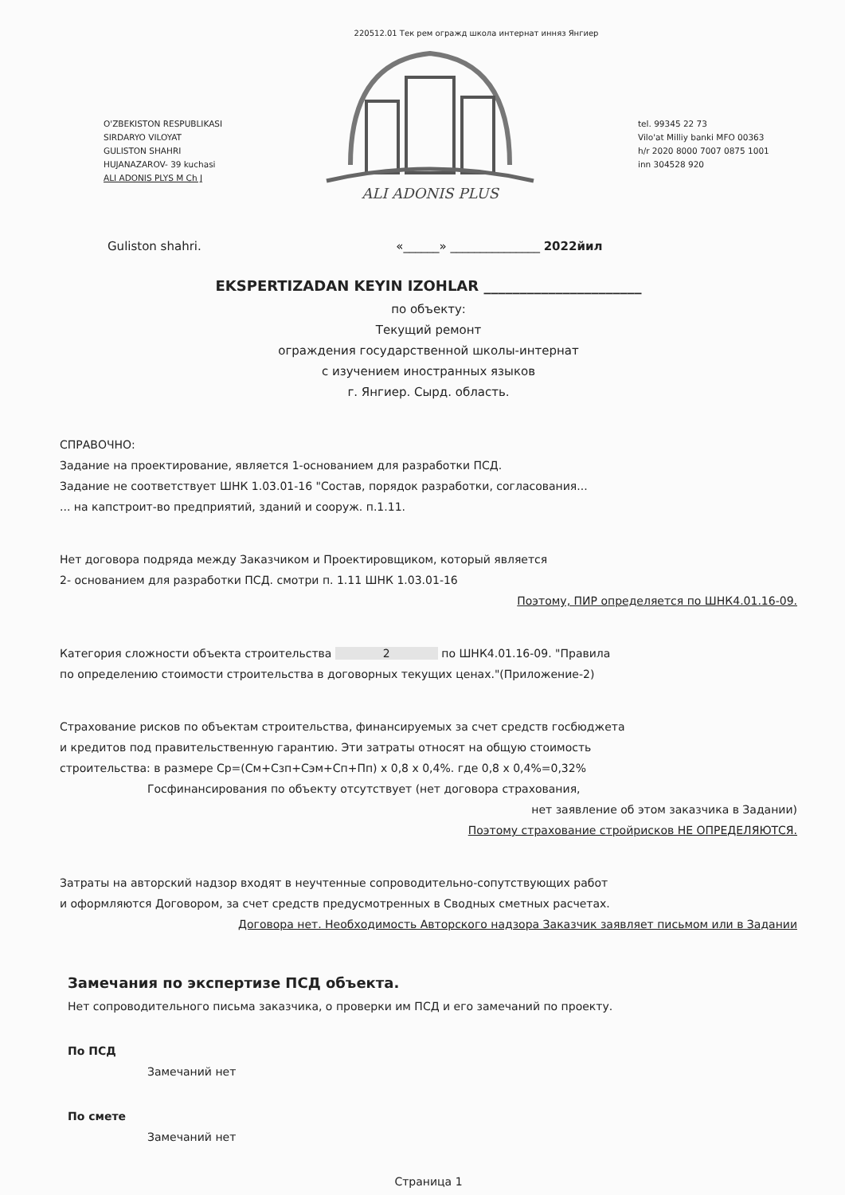220512.01 Тек рем огражд школа интернат инняз Янгиер
O'ZBEKISTON RESPUBLIKASI
SIRDARYO VILOYAT
GULISTON SHAHRI
HUJANAZAROV- 39 kuchasi
ALI ADONIS PLYS M Ch J
ALI ADONIS PLUS
tel. 99345 22 73
Vilo'at Milliy banki MFO 00363
h/r 2020 8000 7007 0875 1001
inn 304528 920
Guliston shahri. «______» _______________ 2022йил
EKSPERTIZADAN KEYIN IZOHLAR ______________________
по объекту:
Текущий ремонт
ограждения государственной школы-интернат
с изучением иностранных языков
г. Янгиер. Сырд. область.
СПРАВОЧНО:
Задание на проектирование, является 1-основанием для разработки ПСД.
Задание не соответствует ШНК 1.03.01-16 "Состав, порядок разработки, согласования...
... на капстроит-во предприятий, зданий и сооруж. п.1.11.
Нет договора подряда между Заказчиком и Проектировщиком, который является
2- основанием для разработки ПСД. смотри п. 1.11 ШНК 1.03.01-16
Поэтому, ПИР определяется по ШНК4.01.16-09.
Категория сложности объекта строительства 2 по ШНК4.01.16-09. "Правила
по определению стоимости строительства в договорных текущих ценах."(Приложение-2)
Страхование рисков по объектам строительства, финансируемых за счет средств госбюджета
и кредитов под правительственную гарантию. Эти затраты относят на общую стоимость
строительства: в размере Ср=(См+Сзп+Сэм+Сп+Пп) х 0,8 х 0,4%. где 0,8 х 0,4%=0,32%
Госфинансирования по объекту отсутствует (нет договора страхования,
нет заявление об этом заказчика в Задании)
Поэтому страхование стройрисков НЕ ОПРЕДЕЛЯЮТСЯ.
Затраты на авторский надзор входят в неучтенные сопроводительно-сопутствующих работ
и оформляются Договором, за счет средств предусмотренных в Сводных сметных расчетах.
Договора нет. Необходимость Авторского надзора Заказчик заявляет письмом или в Задании
Замечания по экспертизе ПСД объекта.
Нет сопроводительного письма заказчика, о проверки им ПСД и его замечаний по проекту.
По ПСД
Замечаний нет
По смете
Замечаний нет
Страница 1